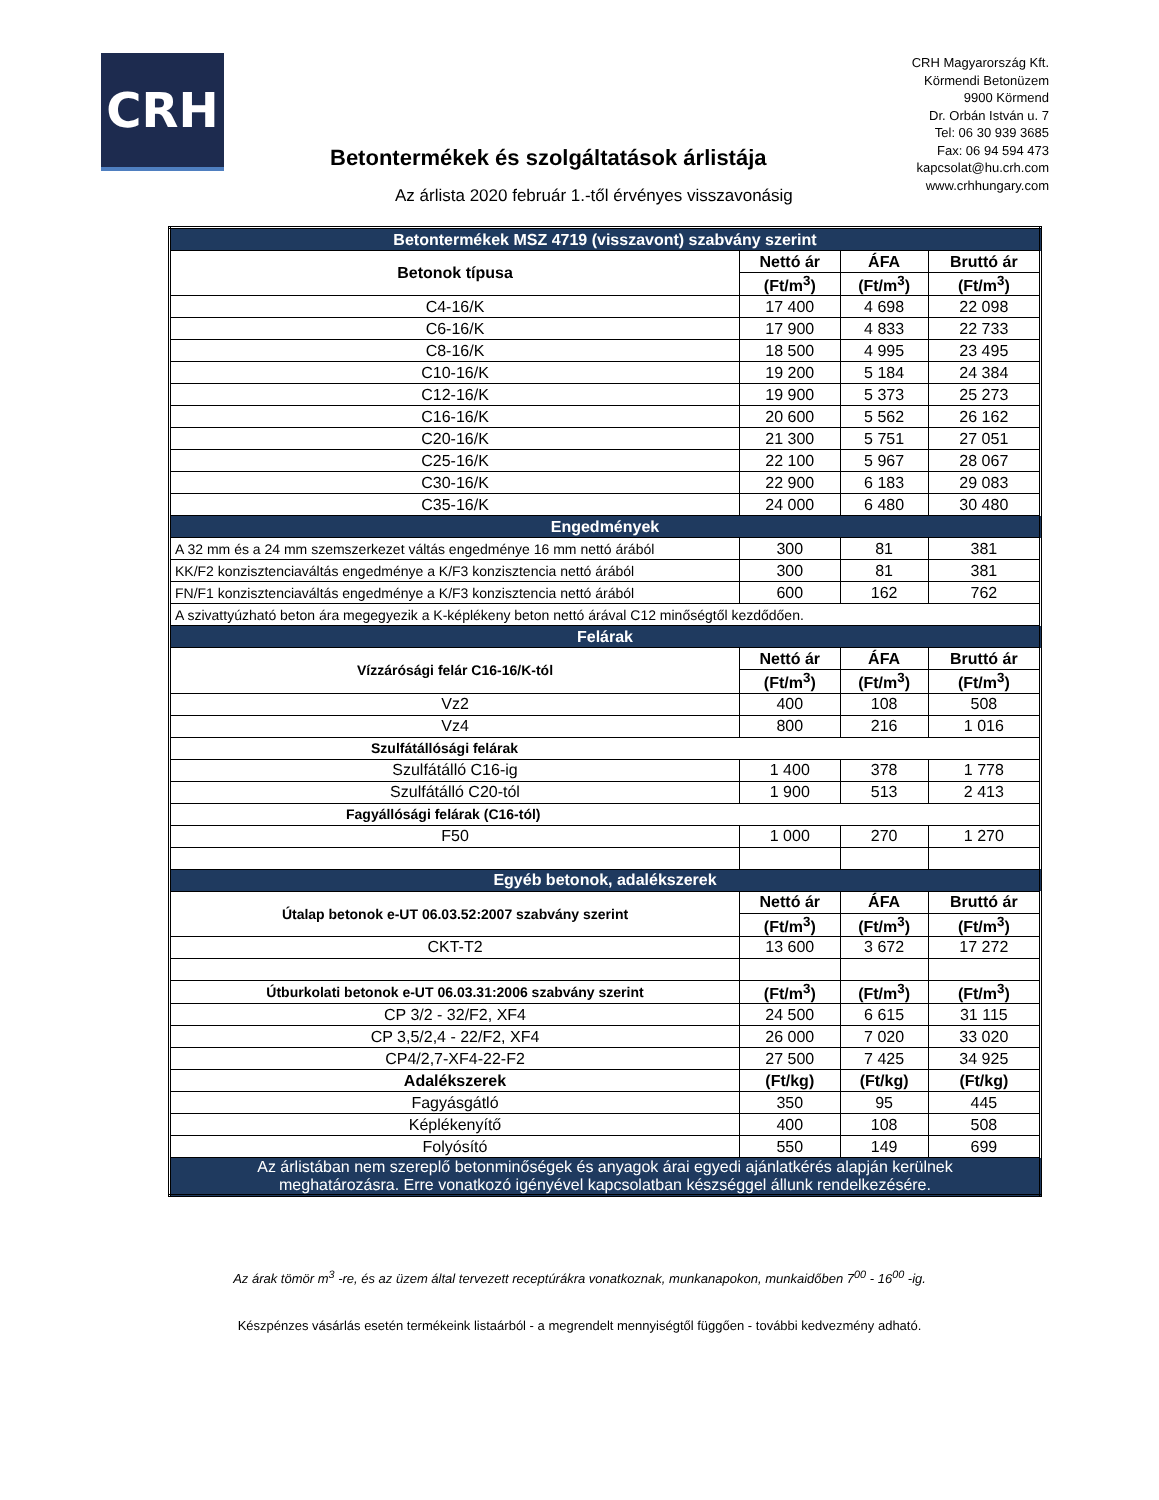CRH
CRH Magyarország Kft.
Körmendi Betonüzem
9900 Körmend
Dr. Orbán István u. 7
Tel: 06 30 939 3685
Fax: 06 94 594 473
kapcsolat@hu.crh.com
www.crhhungary.com
Betontermékek és szolgáltatások árlistája
Az árlista 2020 február 1.-től érvényes visszavonásig
| Betontermékek MSZ 4719 (visszavont) szabvány szerint | | | |
| Betonok típusa | Nettó ár | ÁFA | Bruttó ár |
| | (Ft/m<sup>3</sup>) | (Ft/m<sup>3</sup>) | (Ft/m<sup>3</sup>) |
| C4-16/K | 17 400 | 4 698 | 22 098 |
| C6-16/K | 17 900 | 4 833 | 22 733 |
| C8-16/K | 18 500 | 4 995 | 23 495 |
| C10-16/K | 19 200 | 5 184 | 24 384 |
| C12-16/K | 19 900 | 5 373 | 25 273 |
| C16-16/K | 20 600 | 5 562 | 26 162 |
| C20-16/K | 21 300 | 5 751 | 27 051 |
| C25-16/K | 22 100 | 5 967 | 28 067 |
| C30-16/K | 22 900 | 6 183 | 29 083 |
| C35-16/K | 24 000 | 6 480 | 30 480 |
| Engedmények | | | |
| A 32 mm és a 24 mm szemszerkezet váltás engedménye 16 mm nettó árából | 300 | 81 | 381 |
| KK/F2 konzisztenciaváltás engedménye a K/F3 konzisztencia nettó árából | 300 | 81 | 381 |
| FN/F1 konzisztenciaváltás engedménye a K/F3 konzisztencia nettó árából | 600 | 162 | 762 |
| A szivattyúzható beton ára megegyezik a K-képlékeny beton nettó árával C12 minőségtől kezdődően. | | | |
| Felárak | | | |
| Vízzárósági felár C16-16/K-tól | Nettó ár | ÁFA | Bruttó ár |
| | (Ft/m<sup>3</sup>) | (Ft/m<sup>3</sup>) | (Ft/m<sup>3</sup>) |
| Vz2 | 400 | 108 | 508 |
| Vz4 | 800 | 216 | 1 016 |
| Szulfátállósági felárak | | | |
| Szulfátálló C16-ig | 1 400 | 378 | 1 778 |
| Szulfátálló C20-tól | 1 900 | 513 | 2 413 |
| Fagyállósági felárak (C16-tól) | | | |
| F50 | 1 000 | 270 | 1 270 |
| Egyéb betonok, adalékszerek | | | |
| Útalap betonok e-UT 06.03.52:2007 szabvány szerint | Nettó ár | ÁFA | Bruttó ár |
| | (Ft/m<sup>3</sup>) | (Ft/m<sup>3</sup>) | (Ft/m<sup>3</sup>) |
| CKT-T2 | 13 600 | 3 672 | 17 272 |
| Útburkolati betonok e-UT 06.03.31:2006 szabvány szerint | (Ft/m<sup>3</sup>) | (Ft/m<sup>3</sup>) | (Ft/m<sup>3</sup>) |
| CP 3/2 - 32/F2, XF4 | 24 500 | 6 615 | 31 115 |
| CP 3,5/2,4 - 22/F2, XF4 | 26 000 | 7 020 | 33 020 |
| CP4/2,7-XF4-22-F2 | 27 500 | 7 425 | 34 925 |
| Adalékszerek | (Ft/kg) | (Ft/kg) | (Ft/kg) |
| Fagyásgátló | 350 | 95 | 445 |
| Képlékenyítő | 400 | 108 | 508 |
| Folyósító | 550 | 149 | 699 |
| Az árlistában nem szereplő betonminőségek és anyagok árai egyedi ajánlatkérés alapján kerülnek meghatározásra. Erre vonatkozó igényével kapcsolatban készséggel állunk rendelkezésére. | | | |
Az árak tömör m<sup>3</sup> -re, és az üzem által tervezett receptúrákra vonatkoznak, munkanapokon, munkaidőben 7<sup>00</sup> - 16<sup>00</sup> -ig.
Készpénzes vásárlás esetén termékeink listaárból - a megrendelt mennyiségtől függően - további kedvezmény adható.